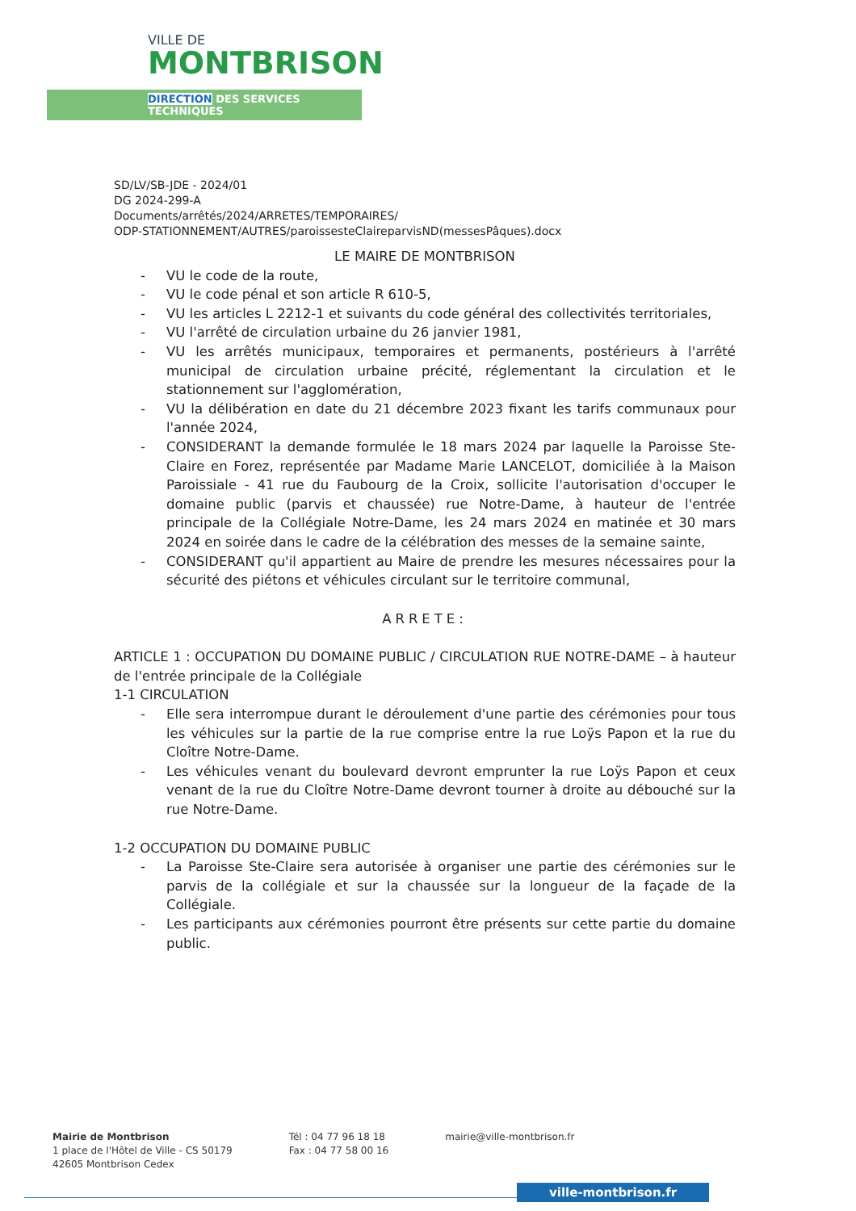VILLE DE
MONTBRISON
DIRECTION DES SERVICES TECHNIQUES
SD/LV/SB-JDE - 2024/01
DG 2024-299-A
Documents/arrêtés/2024/ARRETES/TEMPORAIRES/
ODP-STATIONNEMENT/AUTRES/paroissesteClaireparvisND(messesPâques).docx
LE MAIRE DE MONTBRISON
- VU le code de la route,
- VU le code pénal et son article R 610-5,
- VU les articles L 2212-1 et suivants du code général des collectivités territoriales,
- VU l'arrêté de circulation urbaine du 26 janvier 1981,
- VU les arrêtés municipaux, temporaires et permanents, postérieurs à l'arrêté municipal de circulation urbaine précité, réglementant la circulation et le stationnement sur l'agglomération,
- VU la délibération en date du 21 décembre 2023 fixant les tarifs communaux pour l'année 2024,
- CONSIDERANT la demande formulée le 18 mars 2024 par laquelle la Paroisse Ste-Claire en Forez, représentée par Madame Marie LANCELOT, domiciliée à la Maison Paroissiale - 41 rue du Faubourg de la Croix, sollicite l'autorisation d'occuper le domaine public (parvis et chaussée) rue Notre-Dame, à hauteur de l'entrée principale de la Collégiale Notre-Dame, les 24 mars 2024 en matinée et 30 mars 2024 en soirée dans le cadre de la célébration des messes de la semaine sainte,
- CONSIDERANT qu'il appartient au Maire de prendre les mesures nécessaires pour la sécurité des piétons et véhicules circulant sur le territoire communal,
ARRETE:
ARTICLE 1 : OCCUPATION DU DOMAINE PUBLIC / CIRCULATION RUE NOTRE-DAME – à hauteur de l'entrée principale de la Collégiale
1-1 CIRCULATION
- Elle sera interrompue durant le déroulement d'une partie des cérémonies pour tous les véhicules sur la partie de la rue comprise entre la rue Loÿs Papon et la rue du Cloître Notre-Dame.
- Les véhicules venant du boulevard devront emprunter la rue Loÿs Papon et ceux venant de la rue du Cloître Notre-Dame devront tourner à droite au débouché sur la rue Notre-Dame.
1-2 OCCUPATION DU DOMAINE PUBLIC
- La Paroisse Ste-Claire sera autorisée à organiser une partie des cérémonies sur le parvis de la collégiale et sur la chaussée sur la longueur de la façade de la Collégiale.
- Les participants aux cérémonies pourront être présents sur cette partie du domaine public.
Mairie de Montbrison
1 place de l'Hôtel de Ville - CS 50179
42605 Montbrison Cedex
Tél : 04 77 96 18 18
Fax : 04 77 58 00 16
mairie@ville-montbrison.fr
ville-montbrison.fr